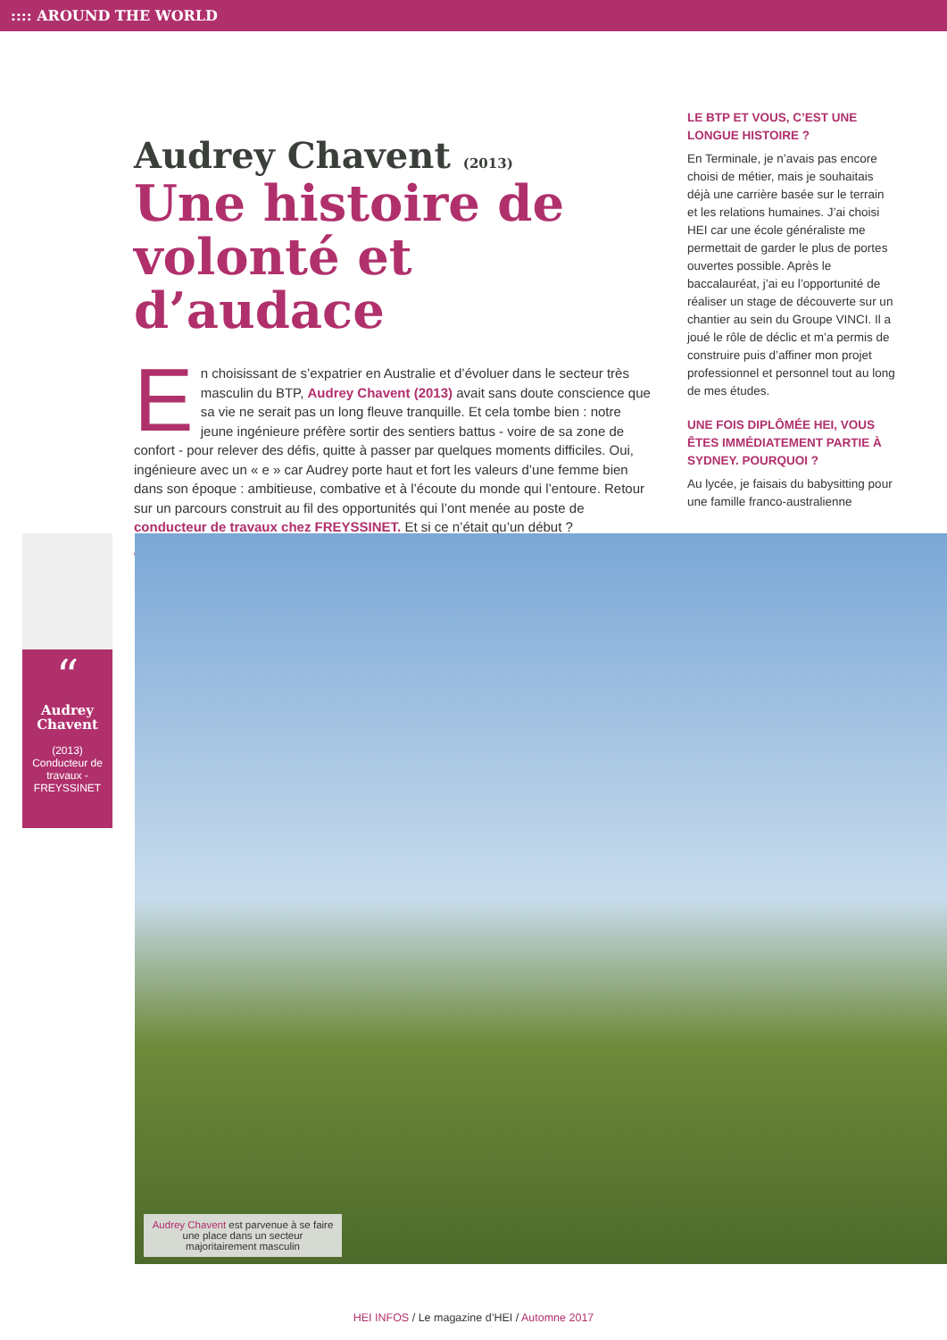:::: AROUND THE WORLD
Audrey Chavent (2013)
Une histoire de volonté et d’audace
En choisissant de s’expatrier en Australie et d’évoluer dans le secteur très masculin du BTP, Audrey Chavent (2013) avait sans doute conscience que sa vie ne serait pas un long fleuve tranquille. Et cela tombe bien : notre jeune ingénieure préfère sortir des sentiers battus - voire de sa zone de confort - pour relever des défis, quitte à passer par quelques moments difficiles. Oui, ingénieure avec un « e » car Audrey porte haut et fort les valeurs d’une femme bien dans son époque : ambitieuse, combative et à l’écoute du monde qui l’entoure. Retour sur un parcours construit au fil des opportunités qui l’ont menée au poste de conducteur de travaux chez FREYSSINET. Et si ce n’était qu’un début ?
////////////////////////////////////////////////////////////////////////////////////////////////////////////
LE BTP ET VOUS, C’EST UNE LONGUE HISTOIRE ?
En Terminale, je n’avais pas encore choisi de métier, mais je souhaitais déjà une carrière basée sur le terrain et les relations humaines. J’ai choisi HEI car une école généraliste me permettait de garder le plus de portes ouvertes possible. Après le baccalauréat, j’ai eu l’opportunité de réaliser un stage de découverte sur un chantier au sein du Groupe VINCI. Il a joué le rôle de déclic et m’a permis de construire puis d’affiner mon projet professionnel et personnel tout au long de mes études.
UNE FOIS DIPLÔMÉE HEI, VOUS ÊTES IMMÉDIATEMENT PARTIE À SYDNEY. POURQUOI ?
Au lycée, je faisais du babysitting pour une famille franco-australienne
“
Audrey Chavent
(2013)
Conducteur de travaux - FREYSSINET
Audrey Chavent est parvenue à se faire une place dans un secteur majoritairement masculin
HEI INFOS / Le magazine d’HEI / Automne 2017